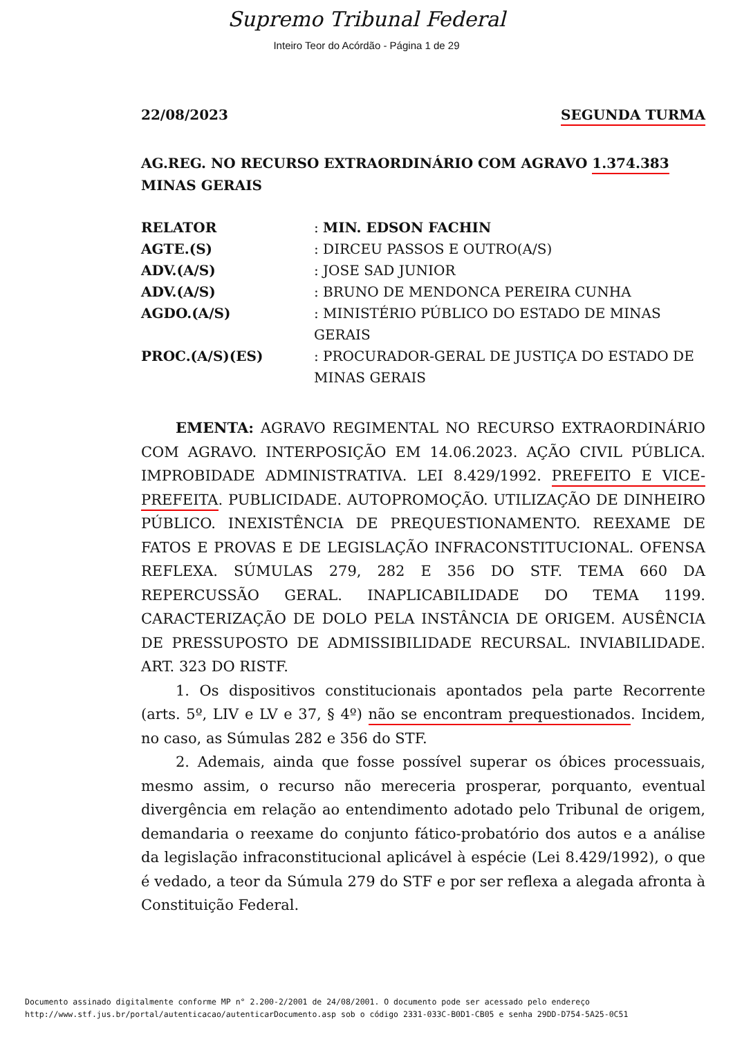Supremo Tribunal Federal
Inteiro Teor do Acórdão - Página 1 de 29
22/08/2023 SEGUNDA TURMA
AG.REG. NO RECURSO EXTRAORDINÁRIO COM AGRAVO 1.374.383
MINAS GERAIS
| RELATOR | : MIN. EDSON FACHIN |
| AGTE.(S) | : DIRCEU PASSOS E OUTRO(A/S) |
| ADV.(A/S) | : JOSE SAD JUNIOR |
| ADV.(A/S) | : BRUNO DE MENDONCA PEREIRA CUNHA |
| AGDO.(A/S) | : MINISTÉRIO PÚBLICO DO ESTADO DE MINAS GERAIS |
| PROC.(A/S)(ES) | : PROCURADOR-GERAL DE JUSTIÇA DO ESTADO DE MINAS GERAIS |
EMENTA: AGRAVO REGIMENTAL NO RECURSO EXTRAORDINÁRIO COM AGRAVO. INTERPOSIÇÃO EM 14.06.2023. AÇÃO CIVIL PÚBLICA. IMPROBIDADE ADMINISTRATIVA. LEI 8.429/1992. PREFEITO E VICE-PREFEITA. PUBLICIDADE. AUTOPROMOÇÃO. UTILIZAÇÃO DE DINHEIRO PÚBLICO. INEXISTÊNCIA DE PREQUESTIONAMENTO. REEXAME DE FATOS E PROVAS E DE LEGISLAÇÃO INFRACONSTITUCIONAL. OFENSA REFLEXA. SÚMULAS 279, 282 E 356 DO STF. TEMA 660 DA REPERCUSSÃO GERAL. INAPLICABILIDADE DO TEMA 1199. CARACTERIZAÇÃO DE DOLO PELA INSTÂNCIA DE ORIGEM. AUSÊNCIA DE PRESSUPOSTO DE ADMISSIBILIDADE RECURSAL. INVIABILIDADE. ART. 323 DO RISTF.
1. Os dispositivos constitucionais apontados pela parte Recorrente (arts. 5º, LIV e LV e 37, § 4º) não se encontram prequestionados. Incidem, no caso, as Súmulas 282 e 356 do STF.
2. Ademais, ainda que fosse possível superar os óbices processuais, mesmo assim, o recurso não mereceria prosperar, porquanto, eventual divergência em relação ao entendimento adotado pelo Tribunal de origem, demandaria o reexame do conjunto fático-probatório dos autos e a análise da legislação infraconstitucional aplicável à espécie (Lei 8.429/1992), o que é vedado, a teor da Súmula 279 do STF e por ser reflexa a alegada afronta à Constituição Federal.
Documento assinado digitalmente conforme MP n° 2.200-2/2001 de 24/08/2001. O documento pode ser acessado pelo endereço
http://www.stf.jus.br/portal/autenticacao/autenticarDocumento.asp sob o código 2331-033C-B0D1-CB05 e senha 29DD-D754-5A25-0C51